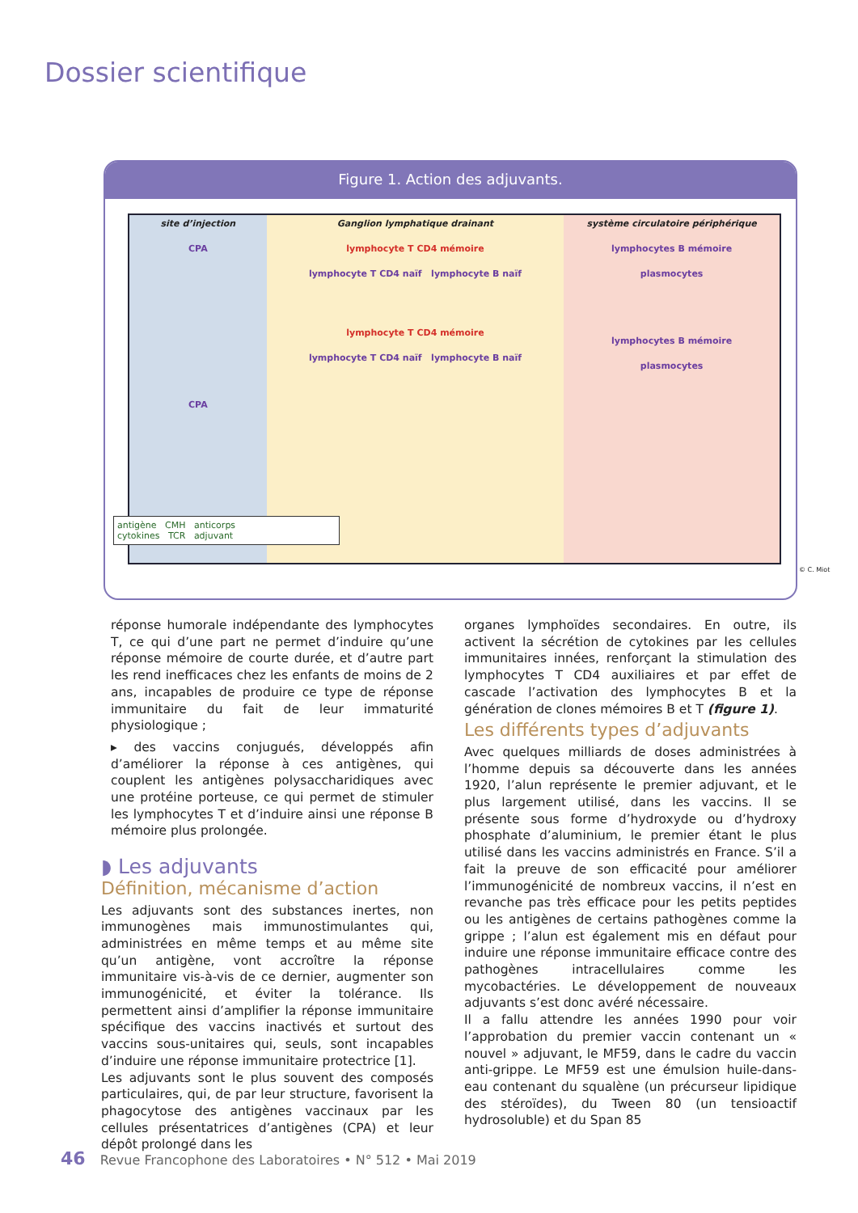Dossier scientifique
Figure 1. Action des adjuvants.
site d’injection
CPA
CPA
Ganglion lymphatique drainant
lymphocyte T CD4 mémoire
lymphocyte T CD4 naïf lymphocyte B naïf
lymphocyte T CD4 mémoire
lymphocyte T CD4 naïf lymphocyte B naïf
système circulatoire périphérique
lymphocytes B mémoire
plasmocytes
lymphocytes B mémoire
plasmocytes
antigène CMH anticorps
cytokines TCR adjuvant
© C. Miot
réponse humorale indépendante des lymphocytes T, ce qui d’une part ne permet d’induire qu’une réponse mémoire de courte durée, et d’autre part les rend inefficaces chez les enfants de moins de 2 ans, incapables de produire ce type de réponse immunitaire du fait de leur immaturité physiologique ;
▸ des vaccins conjugués, développés afin d’améliorer la réponse à ces antigènes, qui couplent les antigènes polysaccharidiques avec une protéine porteuse, ce qui permet de stimuler les lymphocytes T et d’induire ainsi une réponse B mémoire plus prolongée.
◗ Les adjuvants
Définition, mécanisme d’action
Les adjuvants sont des substances inertes, non immunogènes mais immunostimulantes qui, administrées en même temps et au même site qu’un antigène, vont accroître la réponse immunitaire vis-à-vis de ce dernier, augmenter son immunogénicité, et éviter la tolérance. Ils permettent ainsi d’amplifier la réponse immunitaire spécifique des vaccins inactivés et surtout des vaccins sous-unitaires qui, seuls, sont incapables d’induire une réponse immunitaire protectrice [1].
Les adjuvants sont le plus souvent des composés particulaires, qui, de par leur structure, favorisent la phagocytose des antigènes vaccinaux par les cellules présentatrices d’antigènes (CPA) et leur dépôt prolongé dans les
organes lymphoïdes secondaires. En outre, ils activent la sécrétion de cytokines par les cellules immunitaires innées, renforçant la stimulation des lymphocytes T CD4 auxiliaires et par effet de cascade l’activation des lymphocytes B et la génération de clones mémoires B et T (figure 1).
Les différents types d’adjuvants
Avec quelques milliards de doses administrées à l’homme depuis sa découverte dans les années 1920, l’alun représente le premier adjuvant, et le plus largement utilisé, dans les vaccins. Il se présente sous forme d’hydroxyde ou d’hydroxy phosphate d’aluminium, le premier étant le plus utilisé dans les vaccins administrés en France. S’il a fait la preuve de son efficacité pour améliorer l’immunogénicité de nombreux vaccins, il n’est en revanche pas très efficace pour les petits peptides ou les antigènes de certains pathogènes comme la grippe ; l’alun est également mis en défaut pour induire une réponse immunitaire efficace contre des pathogènes intracellulaires comme les mycobactéries. Le développement de nouveaux adjuvants s’est donc avéré nécessaire.
Il a fallu attendre les années 1990 pour voir l’approbation du premier vaccin contenant un « nouvel » adjuvant, le MF59, dans le cadre du vaccin anti-grippe. Le MF59 est une émulsion huile-dans-eau contenant du squalène (un précurseur lipidique des stéroïdes), du Tween 80 (un tensioactif hydrosoluble) et du Span 85
46 Revue Francophone des Laboratoires • N° 512 • Mai 2019